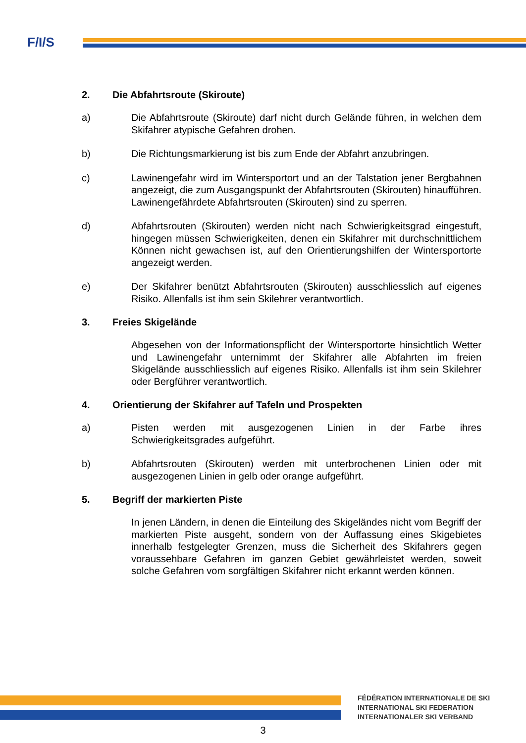F/I/S
2. Die Abfahrtsroute (Skiroute)
a) Die Abfahrtsroute (Skiroute) darf nicht durch Gelände führen, in welchen dem Skifahrer atypische Gefahren drohen.
b) Die Richtungsmarkierung ist bis zum Ende der Abfahrt anzubringen.
c) Lawinengefahr wird im Wintersportort und an der Talstation jener Bergbahnen angezeigt, die zum Ausgangspunkt der Abfahrtsrouten (Skirouten) hinaufführen. Lawinengefährdete Abfahrtsrouten (Skirouten) sind zu sperren.
d) Abfahrtsrouten (Skirouten) werden nicht nach Schwierigkeitsgrad eingestuft, hingegen müssen Schwierigkeiten, denen ein Skifahrer mit durchschnittlichem Können nicht gewachsen ist, auf den Orientierungshilfen der Wintersportorte angezeigt werden.
e) Der Skifahrer benützt Abfahrtsrouten (Skirouten) ausschliesslich auf eigenes Risiko. Allenfalls ist ihm sein Skilehrer verantwortlich.
3. Freies Skigelände
Abgesehen von der Informationspflicht der Wintersportorte hinsichtlich Wetter und Lawinengefahr unternimmt der Skifahrer alle Abfahrten im freien Skigelände ausschliesslich auf eigenes Risiko. Allenfalls ist ihm sein Skilehrer oder Bergführer verantwortlich.
4. Orientierung der Skifahrer auf Tafeln und Prospekten
a) Pisten werden mit ausgezogenen Linien in der Farbe ihres Schwierigkeitsgrades aufgeführt.
b) Abfahrtsrouten (Skirouten) werden mit unterbrochenen Linien oder mit ausgezogenen Linien in gelb oder orange aufgeführt.
5. Begriff der markierten Piste
In jenen Ländern, in denen die Einteilung des Skigeländes nicht vom Begriff der markierten Piste ausgeht, sondern von der Auffassung eines Skigebietes innerhalb festgelegter Grenzen, muss die Sicherheit des Skifahrers gegen voraussehbare Gefahren im ganzen Gebiet gewährleistet werden, soweit solche Gefahren vom sorgfältigen Skifahrer nicht erkannt werden können.
FÉDÉRATION INTERNATIONALE DE SKI
INTERNATIONAL SKI FEDERATION
INTERNATIONALER SKI VERBAND
3